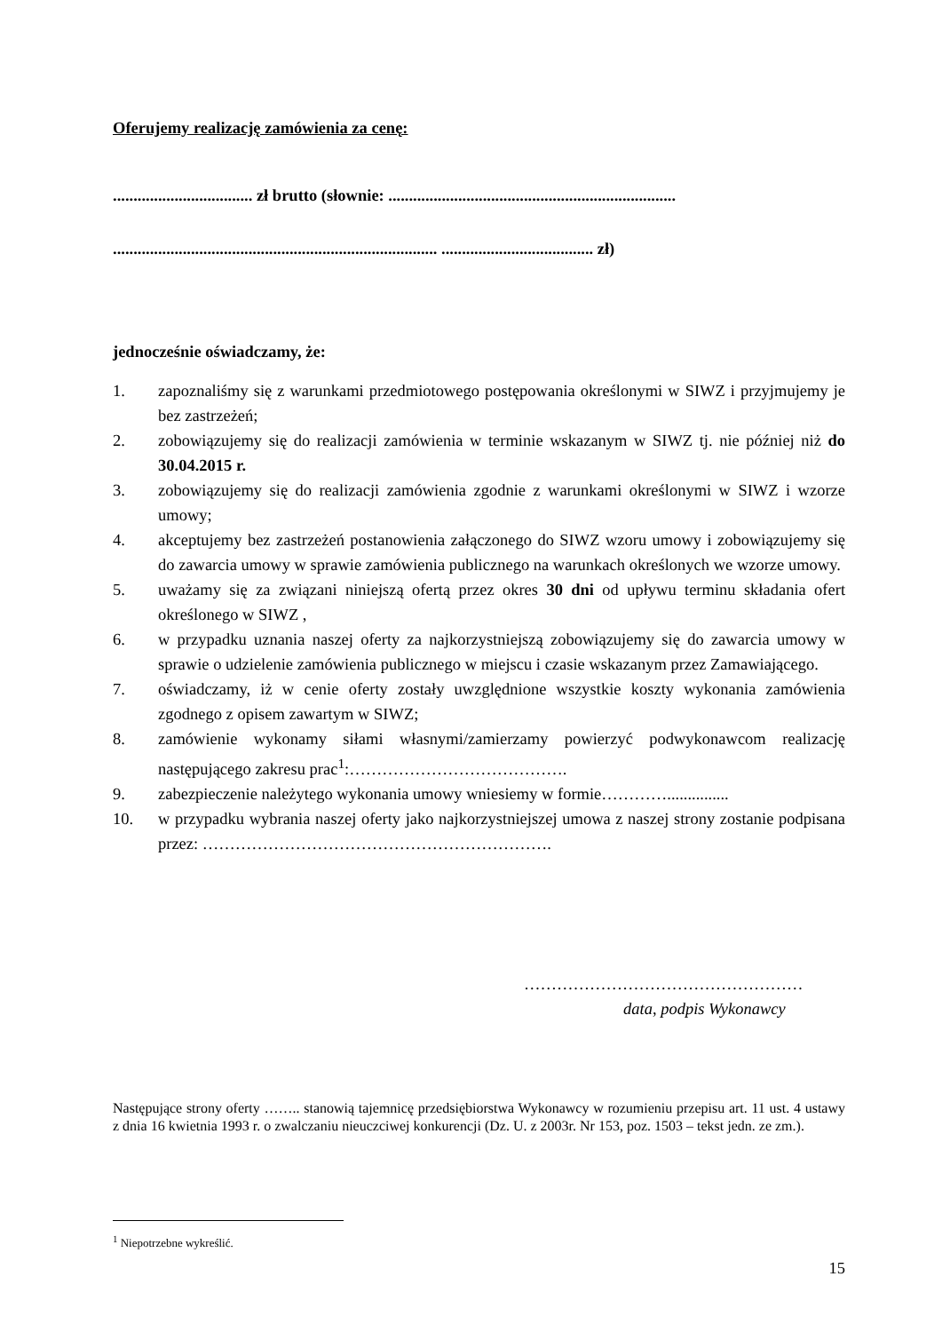Oferujemy realizację zamówienia za cenę:
.................................. zł brutto (słownie: ......................................................................
............................................................................... ..................................... zł)
jednocześnie oświadczamy, że:
1. zapoznaliśmy się z warunkami przedmiotowego postępowania określonymi w SIWZ i przyjmujemy je bez zastrzeżeń;
2. zobowiązujemy się do realizacji zamówienia w terminie wskazanym w SIWZ tj. nie później niż do 30.04.2015 r.
3. zobowiązujemy się do realizacji zamówienia zgodnie z warunkami określonymi w SIWZ i wzorze umowy;
4. akceptujemy bez zastrzeżeń postanowienia załączonego do SIWZ wzoru umowy i zobowiązujemy się do zawarcia umowy w sprawie zamówienia publicznego na warunkach określonych we wzorze umowy.
5. uważamy się za związani niniejszą ofertą przez okres 30 dni od upływu terminu składania ofert określonego w SIWZ ,
6. w przypadku uznania naszej oferty za najkorzystniejszą zobowiązujemy się do zawarcia umowy w sprawie o udzielenie zamówienia publicznego w miejscu i czasie wskazanym przez Zamawiającego.
7. oświadczamy, iż w cenie oferty zostały uwzględnione wszystkie koszty wykonania zamówienia zgodnego z opisem zawartym w SIWZ;
8. zamówienie wykonamy siłami własnymi/zamierzamy powierzyć podwykonawcom realizację następującego zakresu prac<sup>1</sup>:………………………………….
9. zabezpieczenie należytego wykonania umowy wniesiemy w formie…………...............
10. w przypadku wybrania naszej oferty jako najkorzystniejszej umowa z naszej strony zostanie podpisana przez: ……………………………………………………….
……………………………………………
data, podpis Wykonawcy
Następujące strony oferty …….. stanowią tajemnicę przedsiębiorstwa Wykonawcy w rozumieniu przepisu art. 11 ust. 4 ustawy z dnia 16 kwietnia 1993 r. o zwalczaniu nieuczciwej konkurencji (Dz. U. z 2003r. Nr 153, poz. 1503 – tekst jedn. ze zm.).
<sup>1</sup> Niepotrzebne wykreślić.
15